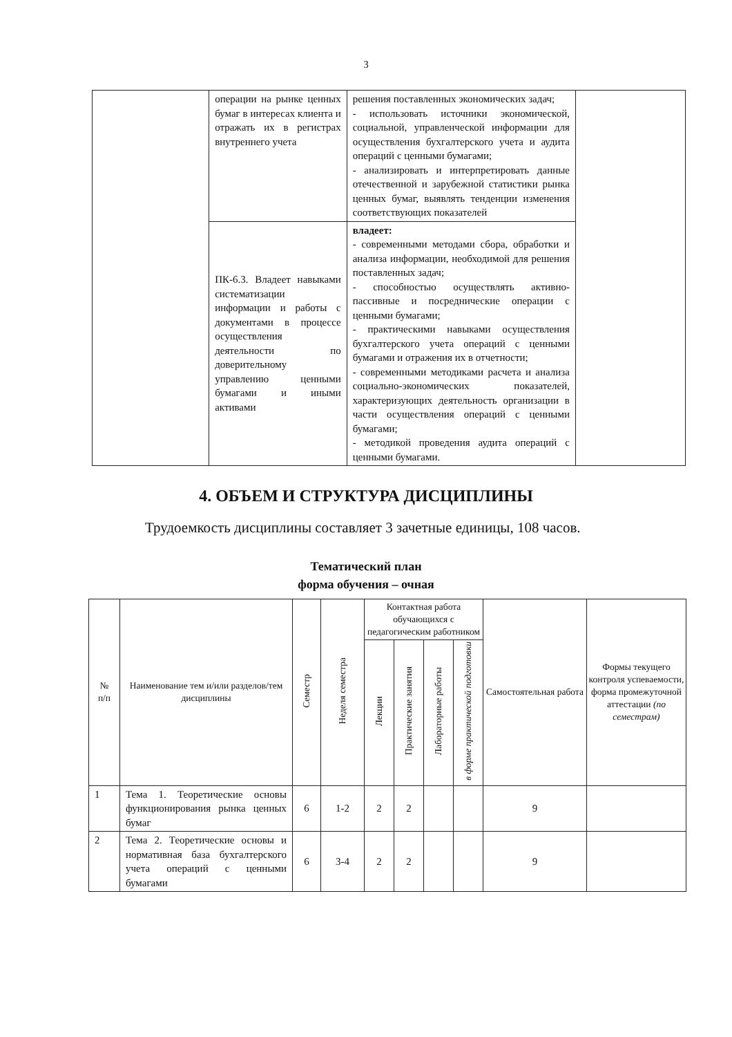3
| | операции на рынке ценных бумаг в интересах клиента и отражать их в регистрах внутреннего учета | решения поставленных экономических задач; - использовать источники экономической, социальной, управленческой информации для осуществления бухгалтерского учета и аудита операций с ценными бумагами; - анализировать и интерпретировать данные отечественной и зарубежной статистики рынка ценных бумаг, выявлять тенденции изменения соответствующих показателей | |
| | ПК-6.3. Владеет навыками систематизации информации и работы с документами в процессе осуществления деятельности по доверительному управлению ценными бумагами и иными активами | владеет: - современными методами сбора, обработки и анализа информации, необходимой для решения поставленных задач; - способностью осуществлять активно-пассивные и посреднические операции с ценными бумагами; - практическими навыками осуществления бухгалтерского учета операций с ценными бумагами и отражения их в отчетности; - современными методиками расчета и анализа социально-экономических показателей, характеризующих деятельность организации в части осуществления операций с ценными бумагами; - методикой проведения аудита операций с ценными бумагами. | |
4. ОБЪЕМ И СТРУКТУРА ДИСЦИПЛИНЫ
Трудоемкость дисциплины составляет 3 зачетные единицы, 108 часов.
Тематический план
форма обучения – очная
| № п/п | Наименование тем и/или разделов/тем дисциплины | Семестр | Неделя семестра | Контактная работа обучающихся с педагогическим работником | | | | Самостоятельная работа | Формы текущего контроля успеваемости, форма промежуточной аттестации (по семестрам) |
| --- | --- | --- | --- | --- | --- | --- | --- | --- | --- |
| | | | | Лекции | Практические занятия | Лабораторные работы | в форме практической подготовки | | |
| 1 | Тема 1. Теоретические основы функционирования рынка ценных бумаг | 6 | 1-2 | 2 | 2 | | | 9 | |
| 2 | Тема 2. Теоретические основы и нормативная база бухгалтерского учета операций с ценными бумагами | 6 | 3-4 | 2 | 2 | | | 9 | |